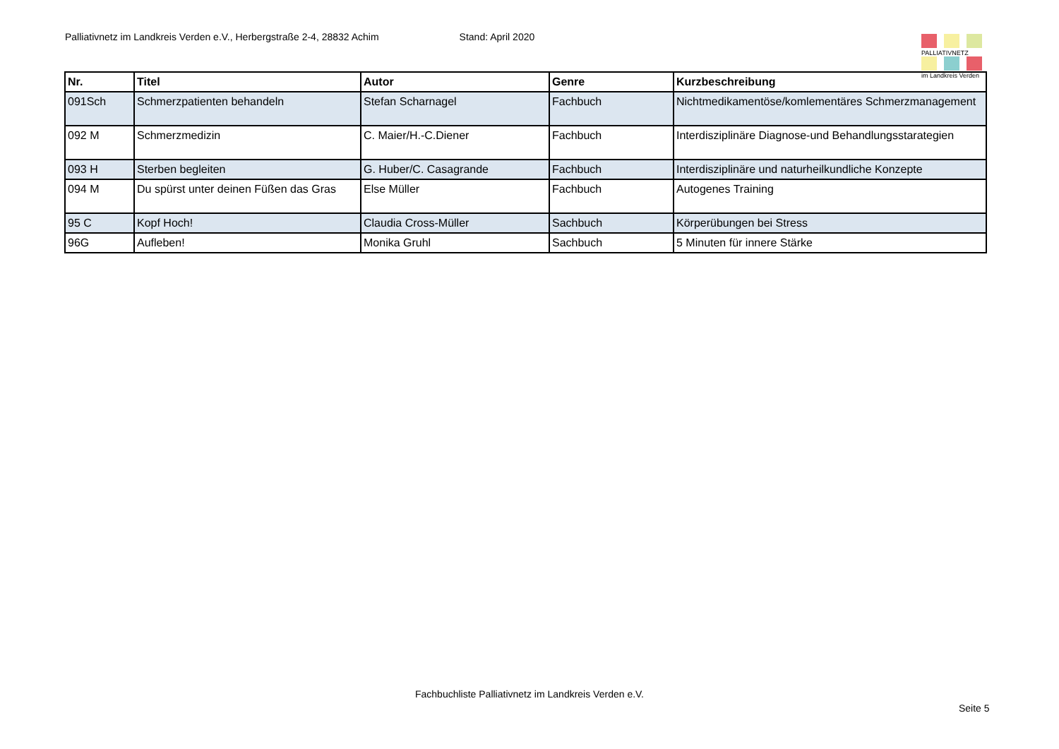Palliativnetz im Landkreis Verden e.V., Herbergstraße 2-4, 28832 Achim Stand: April 2020
| Nr. | Titel | Autor | Genre | Kurzbeschreibung |
| --- | --- | --- | --- | --- |
| 091Sch | Schmerzpatienten behandeln | Stefan Scharnagel | Fachbuch | Nichtmedikamentöse/komlementäres Schmerzmanagement |
| 092 M | Schmerzmedizin | C. Maier/H.-C.Diener | Fachbuch | Interdisziplinäre Diagnose-und Behandlungsstarategien |
| 093 H | Sterben begleiten | G. Huber/C. Casagrande | Fachbuch | Interdisziplinäre und naturheilkundliche Konzepte |
| 094 M | Du spürst unter deinen Füßen das Gras | Else Müller | Fachbuch | Autogenes Training |
| 95 C | Kopf Hoch! | Claudia Cross-Müller | Sachbuch | Körperübungen bei Stress |
| 96G | Aufleben! | Monika Gruhl | Sachbuch | 5 Minuten für innere Stärke |
PALLIATIVNETZ
im Landkreis Verden
Fachbuchliste Palliativnetz im Landkreis Verden e.V.
Seite 5